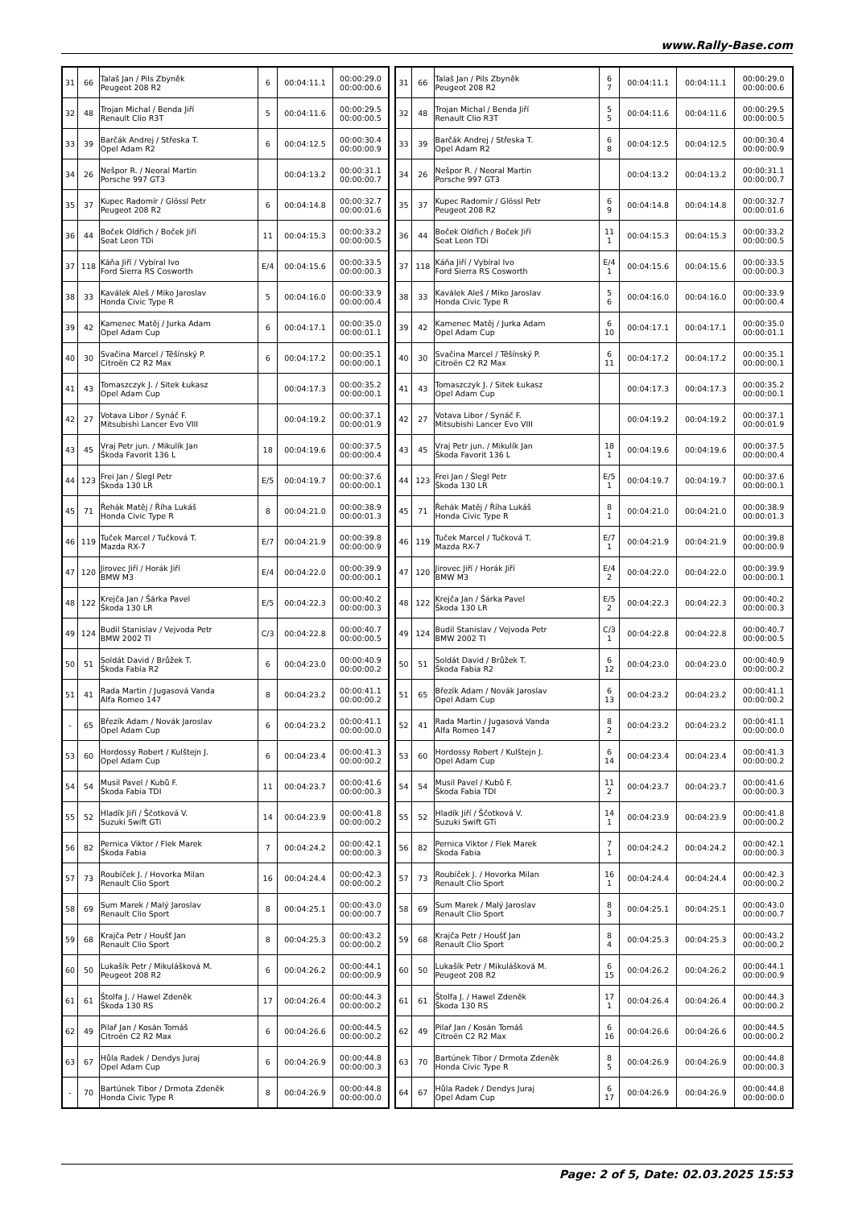www.Rally-Base.com
| 31 | 66 | Talaš Jan / Pils Zbyněk Peugeot 208 R2 | 6 | 00:04:11.1 | 00:00:29.0 00:00:00.6 |
| 32 | 48 | Trojan Michal / Benda Jiří Renault Clio R3T | 5 | 00:04:11.6 | 00:00:29.5 00:00:00.5 |
| 33 | 39 | Barčák Andrej / Střeska T. Opel Adam R2 | 6 | 00:04:12.5 | 00:00:30.4 00:00:00.9 |
| 34 | 26 | Nešpor R. / Neoral Martin Porsche 997 GT3 | | 00:04:13.2 | 00:00:31.1 00:00:00.7 |
| 35 | 37 | Kupec Radomír / Glössl Petr Peugeot 208 R2 | 6 | 00:04:14.8 | 00:00:32.7 00:00:01.6 |
| 36 | 44 | Boček Oldřich / Boček Jiří Seat Leon TDi | 11 | 00:04:15.3 | 00:00:33.2 00:00:00.5 |
| 37 | 118 | Káňa Jiří / Vybíral Ivo Ford Sierra RS Cosworth | E/4 | 00:04:15.6 | 00:00:33.5 00:00:00.3 |
| 38 | 33 | Kaválek Aleš / Miko Jaroslav Honda Civic Type R | 5 | 00:04:16.0 | 00:00:33.9 00:00:00.4 |
| 39 | 42 | Kamenec Matěj / Jurka Adam Opel Adam Cup | 6 | 00:04:17.1 | 00:00:35.0 00:00:01.1 |
| 40 | 30 | Svačina Marcel / Těšínský P. Citroën C2 R2 Max | 6 | 00:04:17.2 | 00:00:35.1 00:00:00.1 |
| 41 | 43 | Tomaszczyk J. / Sitek Łukasz Opel Adam Cup | | 00:04:17.3 | 00:00:35.2 00:00:00.1 |
| 42 | 27 | Votava Libor / Synáč F. Mitsubishi Lancer Evo VIII | | 00:04:19.2 | 00:00:37.1 00:00:01.9 |
| 43 | 45 | Vraj Petr jun. / Mikulík Jan Škoda Favorit 136 L | 18 | 00:04:19.6 | 00:00:37.5 00:00:00.4 |
| 44 | 123 | Frei Jan / Šlegl Petr Škoda 130 LR | E/5 | 00:04:19.7 | 00:00:37.6 00:00:00.1 |
| 45 | 71 | Řehák Matěj / Říha Lukáš Honda Civic Type R | 8 | 00:04:21.0 | 00:00:38.9 00:00:01.3 |
| 46 | 119 | Tuček Marcel / Tučková T. Mazda RX-7 | E/7 | 00:04:21.9 | 00:00:39.8 00:00:00.9 |
| 47 | 120 | Jirovec Jiří / Horák Jiří BMW M3 | E/4 | 00:04:22.0 | 00:00:39.9 00:00:00.1 |
| 48 | 122 | Krejča Jan / Šárka Pavel Škoda 130 LR | E/5 | 00:04:22.3 | 00:00:40.2 00:00:00.3 |
| 49 | 124 | Budil Stanislav / Vejvoda Petr BMW 2002 TI | C/3 | 00:04:22.8 | 00:00:40.7 00:00:00.5 |
| 50 | 51 | Soldát David / Brůžek T. Škoda Fabia R2 | 6 | 00:04:23.0 | 00:00:40.9 00:00:00.2 |
| 51 | 41 | Rada Martin / Jugasová Vanda Alfa Romeo 147 | 8 | 00:04:23.2 | 00:00:41.1 00:00:00.2 |
| - | 65 | Březík Adam / Novák Jaroslav Opel Adam Cup | 6 | 00:04:23.2 | 00:00:41.1 00:00:00.0 |
| 53 | 60 | Hordossy Robert / Kulštejn J. Opel Adam Cup | 6 | 00:04:23.4 | 00:00:41.3 00:00:00.2 |
| 54 | 54 | Musil Pavel / Kubů F. Škoda Fabia TDI | 11 | 00:04:23.7 | 00:00:41.6 00:00:00.3 |
| 55 | 52 | Hladík Jiří / Ščotková V. Suzuki Swift GTi | 14 | 00:04:23.9 | 00:00:41.8 00:00:00.2 |
| 56 | 82 | Pernica Viktor / Flek Marek Škoda Fabia | 7 | 00:04:24.2 | 00:00:42.1 00:00:00.3 |
| 57 | 73 | Roubíček J. / Hovorka Milan Renault Clio Sport | 16 | 00:04:24.4 | 00:00:42.3 00:00:00.2 |
| 58 | 69 | Sum Marek / Malý Jaroslav Renault Clio Sport | 8 | 00:04:25.1 | 00:00:43.0 00:00:00.7 |
| 59 | 68 | Krajča Petr / Houšť Jan Renault Clio Sport | 8 | 00:04:25.3 | 00:00:43.2 00:00:00.2 |
| 60 | 50 | Lukašík Petr / Mikulášková M. Peugeot 208 R2 | 6 | 00:04:26.2 | 00:00:44.1 00:00:00.9 |
| 61 | 61 | Štolfa J. / Hawel Zdeněk Škoda 130 RS | 17 | 00:04:26.4 | 00:00:44.3 00:00:00.2 |
| 62 | 49 | Pilař Jan / Kosán Tomáš Citroën C2 R2 Max | 6 | 00:04:26.6 | 00:00:44.5 00:00:00.2 |
| 63 | 67 | Hůla Radek / Dendys Juraj Opel Adam Cup | 6 | 00:04:26.9 | 00:00:44.8 00:00:00.3 |
| - | 70 | Bartúnek Tibor / Drmota Zdeněk Honda Civic Type R | 8 | 00:04:26.9 | 00:00:44.8 00:00:00.0 |
| 31 | 66 | Talaš Jan / Pils Zbyněk Peugeot 208 R2 | 6 7 | 00:04:11.1 | 00:04:11.1 | 00:00:29.0 00:00:00.6 |
| 32 | 48 | Trojan Michal / Benda Jiří Renault Clio R3T | 5 5 | 00:04:11.6 | 00:04:11.6 | 00:00:29.5 00:00:00.5 |
| 33 | 39 | Barčák Andrej / Střeska T. Opel Adam R2 | 6 8 | 00:04:12.5 | 00:04:12.5 | 00:00:30.4 00:00:00.9 |
| 34 | 26 | Nešpor R. / Neoral Martin Porsche 997 GT3 | | 00:04:13.2 | 00:04:13.2 | 00:00:31.1 00:00:00.7 |
| 35 | 37 | Kupec Radomír / Glössl Petr Peugeot 208 R2 | 6 9 | 00:04:14.8 | 00:04:14.8 | 00:00:32.7 00:00:01.6 |
| 36 | 44 | Boček Oldřich / Boček Jiří Seat Leon TDi | 11 1 | 00:04:15.3 | 00:04:15.3 | 00:00:33.2 00:00:00.5 |
| 37 | 118 | Káňa Jiří / Vybíral Ivo Ford Sierra RS Cosworth | E/4 1 | 00:04:15.6 | 00:04:15.6 | 00:00:33.5 00:00:00.3 |
| 38 | 33 | Kaválek Aleš / Miko Jaroslav Honda Civic Type R | 5 6 | 00:04:16.0 | 00:04:16.0 | 00:00:33.9 00:00:00.4 |
| 39 | 42 | Kamenec Matěj / Jurka Adam Opel Adam Cup | 6 10 | 00:04:17.1 | 00:04:17.1 | 00:00:35.0 00:00:01.1 |
| 40 | 30 | Svačina Marcel / Těšínský P. Citroën C2 R2 Max | 6 11 | 00:04:17.2 | 00:04:17.2 | 00:00:35.1 00:00:00.1 |
| 41 | 43 | Tomaszczyk J. / Sitek Łukasz Opel Adam Cup | | 00:04:17.3 | 00:04:17.3 | 00:00:35.2 00:00:00.1 |
| 42 | 27 | Votava Libor / Synáč F. Mitsubishi Lancer Evo VIII | | 00:04:19.2 | 00:04:19.2 | 00:00:37.1 00:00:01.9 |
| 43 | 45 | Vraj Petr jun. / Mikulík Jan Škoda Favorit 136 L | 18 1 | 00:04:19.6 | 00:04:19.6 | 00:00:37.5 00:00:00.4 |
| 44 | 123 | Frei Jan / Šlegl Petr Škoda 130 LR | E/5 1 | 00:04:19.7 | 00:04:19.7 | 00:00:37.6 00:00:00.1 |
| 45 | 71 | Řehák Matěj / Říha Lukáš Honda Civic Type R | 8 1 | 00:04:21.0 | 00:04:21.0 | 00:00:38.9 00:00:01.3 |
| 46 | 119 | Tuček Marcel / Tučková T. Mazda RX-7 | E/7 1 | 00:04:21.9 | 00:04:21.9 | 00:00:39.8 00:00:00.9 |
| 47 | 120 | Jirovec Jiří / Horák Jiří BMW M3 | E/4 2 | 00:04:22.0 | 00:04:22.0 | 00:00:39.9 00:00:00.1 |
| 48 | 122 | Krejča Jan / Šárka Pavel Škoda 130 LR | E/5 2 | 00:04:22.3 | 00:04:22.3 | 00:00:40.2 00:00:00.3 |
| 49 | 124 | Budil Stanislav / Vejvoda Petr BMW 2002 TI | C/3 1 | 00:04:22.8 | 00:04:22.8 | 00:00:40.7 00:00:00.5 |
| 50 | 51 | Soldát David / Brůžek T. Škoda Fabia R2 | 6 12 | 00:04:23.0 | 00:04:23.0 | 00:00:40.9 00:00:00.2 |
| 51 | 65 | Březík Adam / Novák Jaroslav Opel Adam Cup | 6 13 | 00:04:23.2 | 00:04:23.2 | 00:00:41.1 00:00:00.2 |
| 52 | 41 | Rada Martin / Jugasová Vanda Alfa Romeo 147 | 8 2 | 00:04:23.2 | 00:04:23.2 | 00:00:41.1 00:00:00.0 |
| 53 | 60 | Hordossy Robert / Kulštejn J. Opel Adam Cup | 6 14 | 00:04:23.4 | 00:04:23.4 | 00:00:41.3 00:00:00.2 |
| 54 | 54 | Musil Pavel / Kubů F. Škoda Fabia TDI | 11 2 | 00:04:23.7 | 00:04:23.7 | 00:00:41.6 00:00:00.3 |
| 55 | 52 | Hladík Jiří / Ščotková V. Suzuki Swift GTi | 14 1 | 00:04:23.9 | 00:04:23.9 | 00:00:41.8 00:00:00.2 |
| 56 | 82 | Pernica Viktor / Flek Marek Škoda Fabia | 7 1 | 00:04:24.2 | 00:04:24.2 | 00:00:42.1 00:00:00.3 |
| 57 | 73 | Roubíček J. / Hovorka Milan Renault Clio Sport | 16 1 | 00:04:24.4 | 00:04:24.4 | 00:00:42.3 00:00:00.2 |
| 58 | 69 | Sum Marek / Malý Jaroslav Renault Clio Sport | 8 3 | 00:04:25.1 | 00:04:25.1 | 00:00:43.0 00:00:00.7 |
| 59 | 68 | Krajča Petr / Houšť Jan Renault Clio Sport | 8 4 | 00:04:25.3 | 00:04:25.3 | 00:00:43.2 00:00:00.2 |
| 60 | 50 | Lukašík Petr / Mikulášková M. Peugeot 208 R2 | 6 15 | 00:04:26.2 | 00:04:26.2 | 00:00:44.1 00:00:00.9 |
| 61 | 61 | Štolfa J. / Hawel Zdeněk Škoda 130 RS | 17 1 | 00:04:26.4 | 00:04:26.4 | 00:00:44.3 00:00:00.2 |
| 62 | 49 | Pilař Jan / Kosán Tomáš Citroën C2 R2 Max | 6 16 | 00:04:26.6 | 00:04:26.6 | 00:00:44.5 00:00:00.2 |
| 63 | 70 | Bartúnek Tibor / Drmota Zdeněk Honda Civic Type R | 8 5 | 00:04:26.9 | 00:04:26.9 | 00:00:44.8 00:00:00.3 |
| 64 | 67 | Hůla Radek / Dendys Juraj Opel Adam Cup | 6 17 | 00:04:26.9 | 00:04:26.9 | 00:00:44.8 00:00:00.0 |
Page: 2 of 5, Date: 02.03.2025 15:53